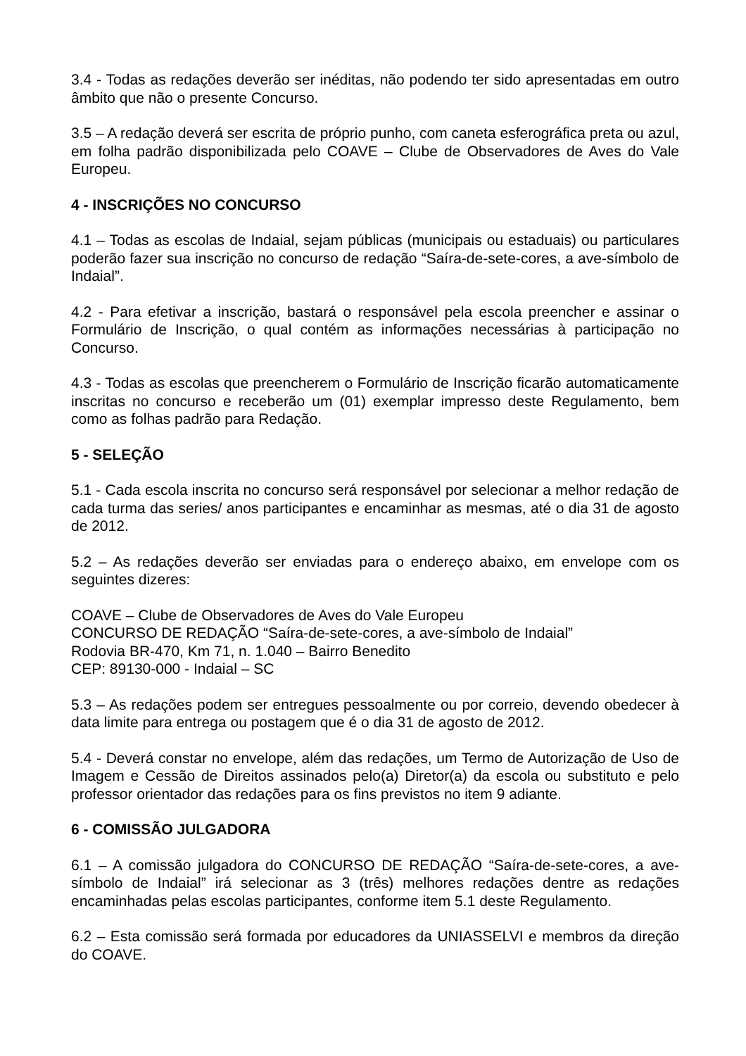3.4 - Todas as redações deverão ser inéditas, não podendo ter sido apresentadas em outro âmbito que não o presente Concurso.
3.5 – A redação deverá ser escrita de próprio punho, com caneta esferográfica preta ou azul, em folha padrão disponibilizada pelo COAVE – Clube de Observadores de Aves do Vale Europeu.
4 - INSCRIÇÕES NO CONCURSO
4.1 – Todas as escolas de Indaial, sejam públicas (municipais ou estaduais) ou particulares poderão fazer sua inscrição no concurso de redação “Saíra-de-sete-cores, a ave-símbolo de Indaial”.
4.2 - Para efetivar a inscrição, bastará o responsável pela escola preencher e assinar o Formulário de Inscrição, o qual contém as informações necessárias à participação no Concurso.
4.3 - Todas as escolas que preencherem o Formulário de Inscrição ficarão automaticamente inscritas no concurso e receberão um (01) exemplar impresso deste Regulamento, bem como as folhas padrão para Redação.
5 - SELEÇÃO
5.1 - Cada escola inscrita no concurso será responsável por selecionar a melhor redação de cada turma das series/ anos participantes e encaminhar as mesmas, até o dia 31 de agosto de 2012.
5.2 – As redações deverão ser enviadas para o endereço abaixo, em envelope com os seguintes dizeres:
COAVE – Clube de Observadores de Aves do Vale Europeu
CONCURSO DE REDAÇÃO “Saíra-de-sete-cores, a ave-símbolo de Indaial”
Rodovia BR-470, Km 71, n. 1.040 – Bairro Benedito
CEP: 89130-000 - Indaial – SC
5.3 – As redações podem ser entregues pessoalmente ou por correio, devendo obedecer à data limite para entrega ou postagem que é o dia 31 de agosto de 2012.
5.4 - Deverá constar no envelope, além das redações, um Termo de Autorização de Uso de Imagem e Cessão de Direitos assinados pelo(a) Diretor(a) da escola ou substituto e pelo professor orientador das redações para os fins previstos no item 9 adiante.
6 - COMISSÃO JULGADORA
6.1 – A comissão julgadora do CONCURSO DE REDAÇÃO “Saíra-de-sete-cores, a ave-símbolo de Indaial” irá selecionar as 3 (três) melhores redações dentre as redações encaminhadas pelas escolas participantes, conforme item 5.1 deste Regulamento.
6.2 – Esta comissão será formada por educadores da UNIASSELVI e membros da direção do COAVE.